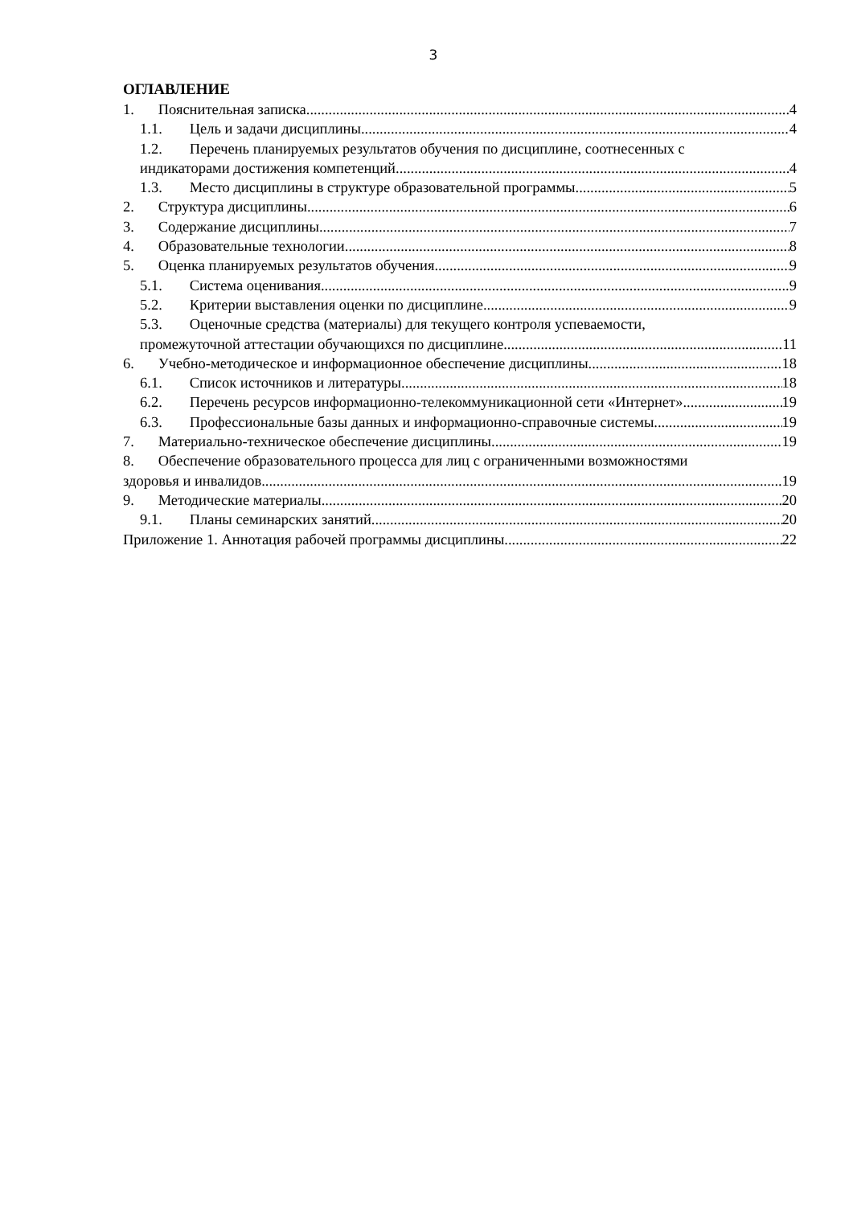3
ОГЛАВЛЕНИЕ
1. Пояснительная записка 4
1.1. Цель и задачи дисциплины 4
1.2. Перечень планируемых результатов обучения по дисциплине, соотнесенных с
индикаторами достижения компетенций 4
1.3. Место дисциплины в структуре образовательной программы 5
2. Структура дисциплины 6
3. Содержание дисциплины 7
4. Образовательные технологии 8
5. Оценка планируемых результатов обучения 9
5.1. Система оценивания 9
5.2. Критерии выставления оценки по дисциплине 9
5.3. Оценочные средства (материалы) для текущего контроля успеваемости,
промежуточной аттестации обучающихся по дисциплине 11
6. Учебно-методическое и информационное обеспечение дисциплины 18
6.1. Список источников и литературы 18
6.2. Перечень ресурсов информационно-телекоммуникационной сети «Интернет». 19
6.3. Профессиональные базы данных и информационно-справочные системы 19
7. Материально-техническое обеспечение дисциплины 19
8. Обеспечение образовательного процесса для лиц с ограниченными возможностями
здоровья и инвалидов 19
9. Методические материалы 20
9.1. Планы семинарских занятий 20
Приложение 1. Аннотация рабочей программы дисциплины 22